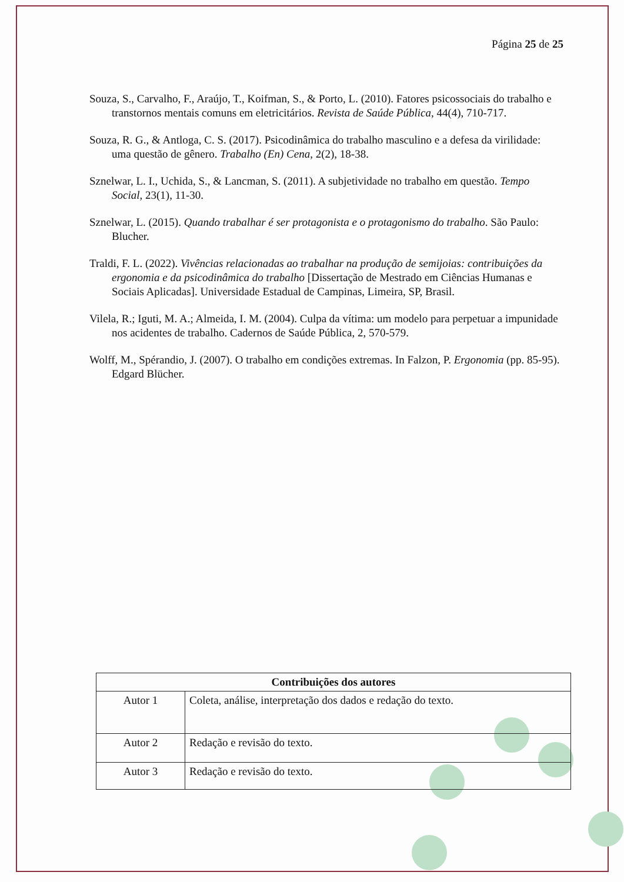Página 25 de 25
Souza, S., Carvalho, F., Araújo, T., Koifman, S., & Porto, L. (2010). Fatores psicossociais do trabalho e transtornos mentais comuns em eletricitários. Revista de Saúde Pública, 44(4), 710-717.
Souza, R. G., & Antloga, C. S. (2017). Psicodinâmica do trabalho masculino e a defesa da virilidade: uma questão de gênero. Trabalho (En) Cena, 2(2), 18-38.
Sznelwar, L. I., Uchida, S., & Lancman, S. (2011). A subjetividade no trabalho em questão. Tempo Social, 23(1), 11-30.
Sznelwar, L. (2015). Quando trabalhar é ser protagonista e o protagonismo do trabalho. São Paulo: Blucher.
Traldi, F. L. (2022). Vivências relacionadas ao trabalhar na produção de semijoias: contribuições da ergonomia e da psicodinâmica do trabalho [Dissertação de Mestrado em Ciências Humanas e Sociais Aplicadas]. Universidade Estadual de Campinas, Limeira, SP, Brasil.
Vilela, R.; Iguti, M. A.; Almeida, I. M. (2004). Culpa da vítima: um modelo para perpetuar a impunidade nos acidentes de trabalho. Cadernos de Saúde Pública, 2, 570-579.
Wolff, M., Spérandio, J. (2007). O trabalho em condições extremas. In Falzon, P. Ergonomia (pp. 85-95). Edgard Blücher.
| Contribuições dos autores | |
| --- | --- |
| Autor 1 | Coleta, análise, interpretação dos dados e redação do texto. |
| Autor 2 | Redação e revisão do texto. |
| Autor 3 | Redação e revisão do texto. |